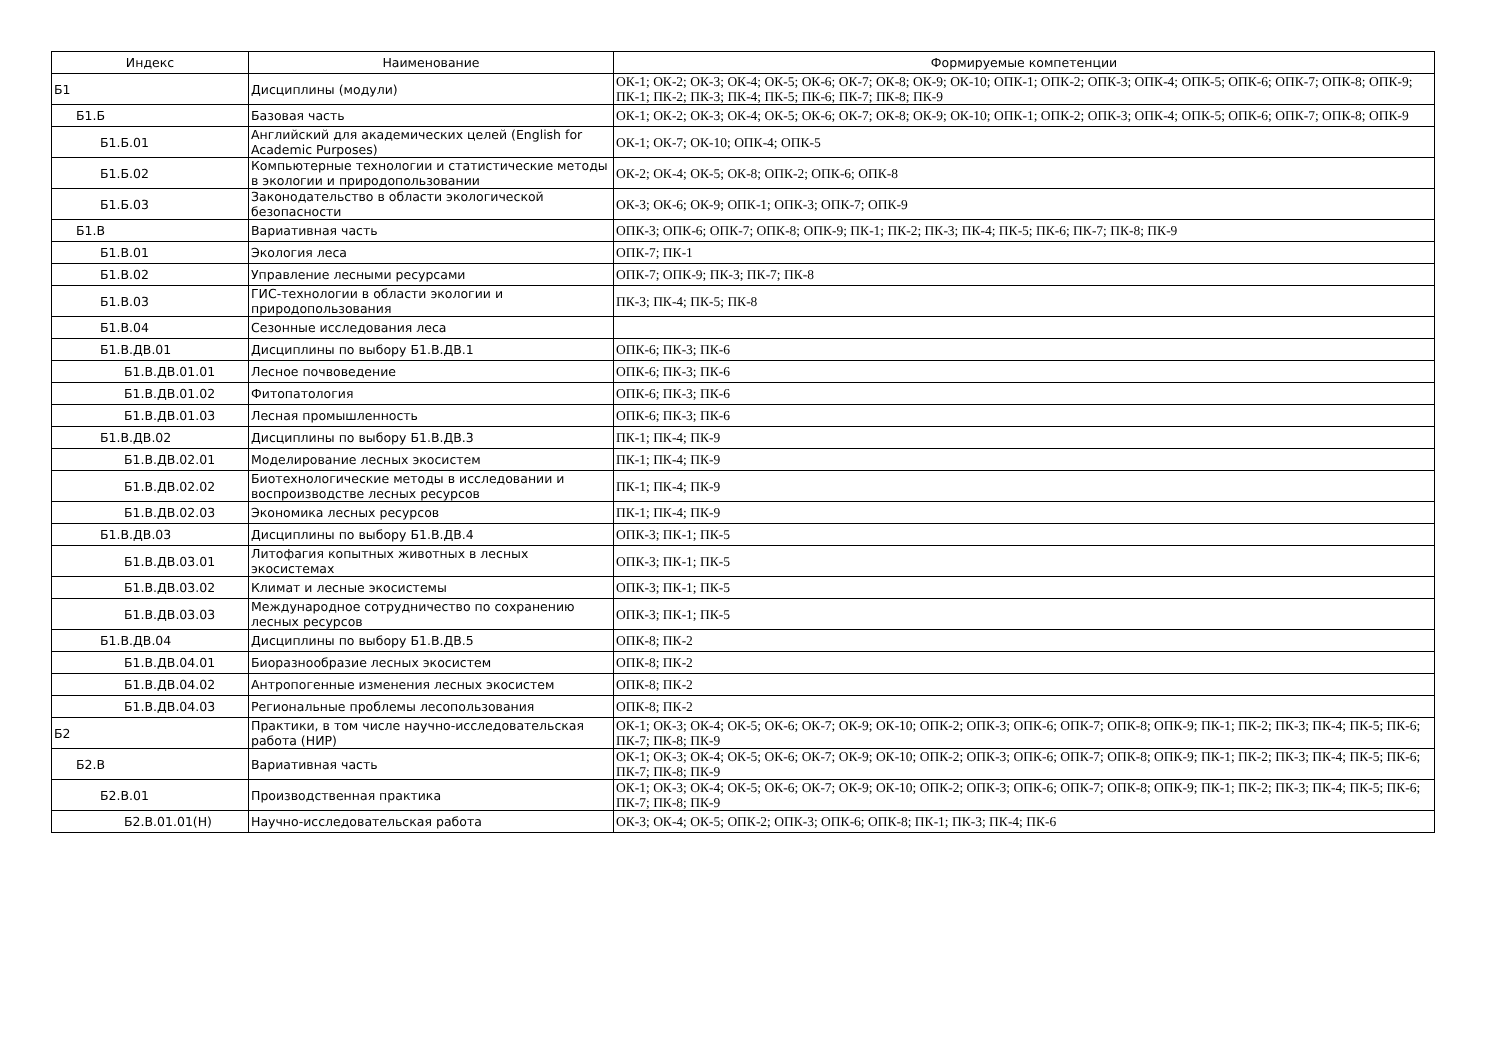| Индекс | Наименование | Формируемые компетенции |
| --- | --- | --- |
| Б1 | Дисциплины (модули) | ОК-1; ОК-2; ОК-3; ОК-4; ОК-5; ОК-6; ОК-7; ОК-8; ОК-9; ОК-10; ОПК-1; ОПК-2; ОПК-3; ОПК-4; ОПК-5; ОПК-6; ОПК-7; ОПК-8; ОПК-9; ПК-1; ПК-2; ПК-3; ПК-4; ПК-5; ПК-6; ПК-7; ПК-8; ПК-9 |
| Б1.Б | Базовая часть | ОК-1; ОК-2; ОК-3; ОК-4; ОК-5; ОК-6; ОК-7; ОК-8; ОК-9; ОК-10; ОПК-1; ОПК-2; ОПК-3; ОПК-4; ОПК-5; ОПК-6; ОПК-7; ОПК-8; ОПК-9 |
| Б1.Б.01 | Английский для академических целей (English for Academic Purposes) | ОК-1; ОК-7; ОК-10; ОПК-4; ОПК-5 |
| Б1.Б.02 | Компьютерные технологии и статистические методы в экологии и природопользовании | ОК-2; ОК-4; ОК-5; ОК-8; ОПК-2; ОПК-6; ОПК-8 |
| Б1.Б.03 | Законодательство в области экологической безопасности | ОК-3; ОК-6; ОК-9; ОПК-1; ОПК-3; ОПК-7; ОПК-9 |
| Б1.В | Вариативная часть | ОПК-3; ОПК-6; ОПК-7; ОПК-8; ОПК-9; ПК-1; ПК-2; ПК-3; ПК-4; ПК-5; ПК-6; ПК-7; ПК-8; ПК-9 |
| Б1.В.01 | Экология леса | ОПК-7; ПК-1 |
| Б1.В.02 | Управление лесными ресурсами | ОПК-7; ОПК-9; ПК-3; ПК-7; ПК-8 |
| Б1.В.03 | ГИС-технологии в области экологии и природопользования | ПК-3; ПК-4; ПК-5; ПК-8 |
| Б1.В.04 | Сезонные исследования леса | |
| Б1.В.ДВ.01 | Дисциплины по выбору Б1.В.ДВ.1 | ОПК-6; ПК-3; ПК-6 |
| Б1.В.ДВ.01.01 | Лесное почвоведение | ОПК-6; ПК-3; ПК-6 |
| Б1.В.ДВ.01.02 | Фитопатология | ОПК-6; ПК-3; ПК-6 |
| Б1.В.ДВ.01.03 | Лесная промышленность | ОПК-6; ПК-3; ПК-6 |
| Б1.В.ДВ.02 | Дисциплины по выбору Б1.В.ДВ.3 | ПК-1; ПК-4; ПК-9 |
| Б1.В.ДВ.02.01 | Моделирование лесных экосистем | ПК-1; ПК-4; ПК-9 |
| Б1.В.ДВ.02.02 | Биотехнологические методы в исследовании и воспроизводстве лесных ресурсов | ПК-1; ПК-4; ПК-9 |
| Б1.В.ДВ.02.03 | Экономика лесных ресурсов | ПК-1; ПК-4; ПК-9 |
| Б1.В.ДВ.03 | Дисциплины по выбору Б1.В.ДВ.4 | ОПК-3; ПК-1; ПК-5 |
| Б1.В.ДВ.03.01 | Литофагия копытных животных в лесных экосистемах | ОПК-3; ПК-1; ПК-5 |
| Б1.В.ДВ.03.02 | Климат и лесные экосистемы | ОПК-3; ПК-1; ПК-5 |
| Б1.В.ДВ.03.03 | Международное сотрудничество по сохранению лесных ресурсов | ОПК-3; ПК-1; ПК-5 |
| Б1.В.ДВ.04 | Дисциплины по выбору Б1.В.ДВ.5 | ОПК-8; ПК-2 |
| Б1.В.ДВ.04.01 | Биоразнообразие лесных экосистем | ОПК-8; ПК-2 |
| Б1.В.ДВ.04.02 | Антропогенные изменения лесных экосистем | ОПК-8; ПК-2 |
| Б1.В.ДВ.04.03 | Региональные проблемы лесопользования | ОПК-8; ПК-2 |
| Б2 | Практики, в том числе научно-исследовательская работа (НИР) | ОК-1; ОК-3; ОК-4; ОК-5; ОК-6; ОК-7; ОК-9; ОК-10; ОПК-2; ОПК-3; ОПК-6; ОПК-7; ОПК-8; ОПК-9; ПК-1; ПК-2; ПК-3; ПК-4; ПК-5; ПК-6; ПК-7; ПК-8; ПК-9 |
| Б2.В | Вариативная часть | ОК-1; ОК-3; ОК-4; ОК-5; ОК-6; ОК-7; ОК-9; ОК-10; ОПК-2; ОПК-3; ОПК-6; ОПК-7; ОПК-8; ОПК-9; ПК-1; ПК-2; ПК-3; ПК-4; ПК-5; ПК-6; ПК-7; ПК-8; ПК-9 |
| Б2.В.01 | Производственная практика | ОК-1; ОК-3; ОК-4; ОК-5; ОК-6; ОК-7; ОК-9; ОК-10; ОПК-2; ОПК-3; ОПК-6; ОПК-7; ОПК-8; ОПК-9; ПК-1; ПК-2; ПК-3; ПК-4; ПК-5; ПК-6; ПК-7; ПК-8; ПК-9 |
| Б2.В.01.01(Н) | Научно-исследовательская работа | ОК-3; ОК-4; ОК-5; ОПК-2; ОПК-3; ОПК-6; ОПК-8; ПК-1; ПК-3; ПК-4; ПК-6 |